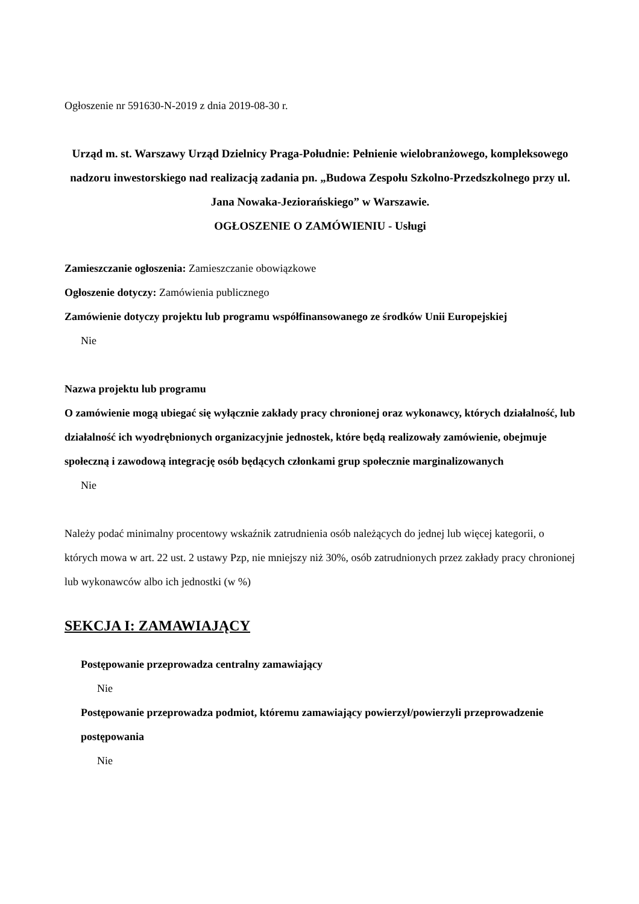Ogłoszenie nr 591630-N-2019 z dnia 2019-08-30 r.
Urząd m. st. Warszawy Urząd Dzielnicy Praga-Południe: Pełnienie wielobranżowego, kompleksowego nadzoru inwestorskiego nad realizacją zadania pn. „Budowa Zespołu Szkolno-Przedszkolnego przy ul. Jana Nowaka-Jeziorańskiego” w Warszawie.
OGŁOSZENIE O ZAMÓWIENIU - Usługi
Zamieszczanie ogłoszenia: Zamieszczanie obowiązkowe
Ogłoszenie dotyczy: Zamówienia publicznego
Zamówienie dotyczy projektu lub programu współfinansowanego ze środków Unii Europejskiej
Nie
Nazwa projektu lub programu
O zamówienie mogą ubiegać się wyłącznie zakłady pracy chronionej oraz wykonawcy, których działalność, lub działalność ich wyodrębnionych organizacyjnie jednostek, które będą realizowały zamówienie, obejmuje społeczną i zawodową integrację osób będących członkami grup społecznie marginalizowanych
Nie
Należy podać minimalny procentowy wskaźnik zatrudnienia osób należących do jednej lub więcej kategorii, o których mowa w art. 22 ust. 2 ustawy Pzp, nie mniejszy niż 30%, osób zatrudnionych przez zakłady pracy chronionej lub wykonawców albo ich jednostki (w %)
SEKCJA I: ZAMAWIAJĄCY
Postępowanie przeprowadza centralny zamawiający
Nie
Postępowanie przeprowadza podmiot, któremu zamawiający powierzył/powierzyli przeprowadzenie postępowania
Nie